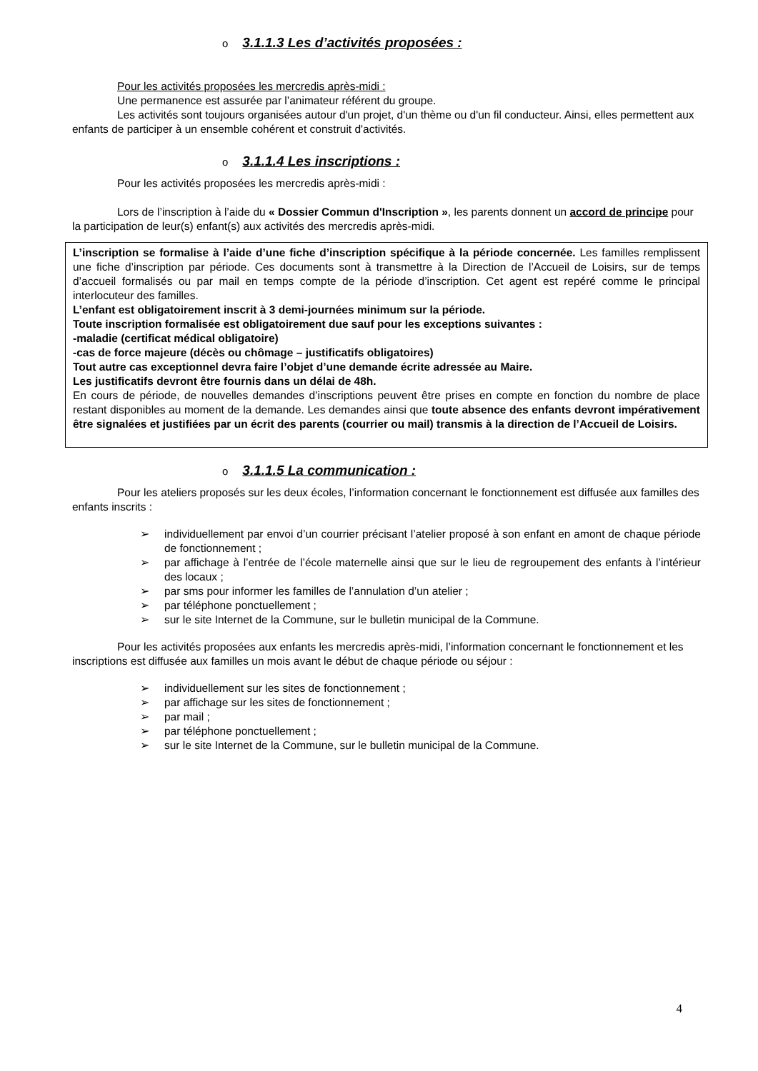o 3.1.1.3 Les d’activités proposées :
Pour les activités proposées les mercredis après-midi :
Une permanence est assurée par l’animateur référent du groupe.
Les activités sont toujours organisées autour d'un projet, d'un thème ou d'un fil conducteur. Ainsi, elles permettent aux enfants de participer à un ensemble cohérent et construit d'activités.
o 3.1.1.4 Les inscriptions :
Pour les activités proposées les mercredis après-midi :
Lors de l’inscription à l’aide du « Dossier Commun d'Inscription », les parents donnent un accord de principe pour la participation de leur(s) enfant(s) aux activités des mercredis après-midi.
L’inscription se formalise à l’aide d’une fiche d’inscription spécifique à la période concernée. Les familles remplissent une fiche d’inscription par période. Ces documents sont à transmettre à la Direction de l’Accueil de Loisirs, sur de temps d’accueil formalisés ou par mail en temps compte de la période d’inscription. Cet agent est repéré comme le principal interlocuteur des familles.
L’enfant est obligatoirement inscrit à 3 demi-journées minimum sur la période.
Toute inscription formalisée est obligatoirement due sauf pour les exceptions suivantes :
-maladie (certificat médical obligatoire)
-cas de force majeure (décès ou chômage – justificatifs obligatoires)
Tout autre cas exceptionnel devra faire l’objet d’une demande écrite adressée au Maire.
Les justificatifs devront être fournis dans un délai de 48h.
En cours de période, de nouvelles demandes d’inscriptions peuvent être prises en compte en fonction du nombre de place restant disponibles au moment de la demande. Les demandes ainsi que toute absence des enfants devront impérativement être signalées et justifiées par un écrit des parents (courrier ou mail) transmis à la direction de l’Accueil de Loisirs.
o 3.1.1.5 La communication :
Pour les ateliers proposés sur les deux écoles, l’information concernant le fonctionnement est diffusée aux familles des enfants inscrits :
➢ individuellement par envoi d’un courrier précisant l’atelier proposé à son enfant en amont de chaque période de fonctionnement ;
➢ par affichage à l’entrée de l’école maternelle ainsi que sur le lieu de regroupement des enfants à l’intérieur des locaux ;
➢ par sms pour informer les familles de l’annulation d’un atelier ;
➢ par téléphone ponctuellement ;
➢ sur le site Internet de la Commune, sur le bulletin municipal de la Commune.
Pour les activités proposées aux enfants les mercredis après-midi, l’information concernant le fonctionnement et les inscriptions est diffusée aux familles un mois avant le début de chaque période ou séjour :
➢ individuellement sur les sites de fonctionnement ;
➢ par affichage sur les sites de fonctionnement ;
➢ par mail ;
➢ par téléphone ponctuellement ;
➢ sur le site Internet de la Commune, sur le bulletin municipal de la Commune.
4